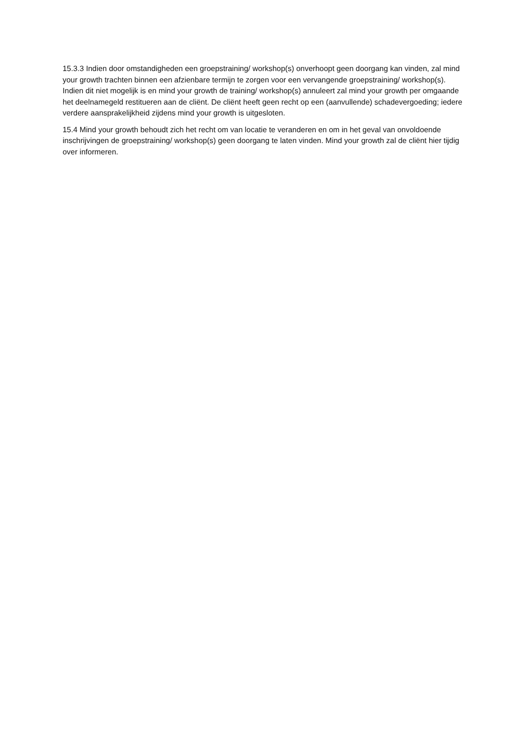15.3.3 Indien door omstandigheden een groepstraining/ workshop(s) onverhoopt geen doorgang kan vinden, zal mind your growth trachten binnen een afzienbare termijn te zorgen voor een vervangende groepstraining/ workshop(s). Indien dit niet mogelijk is en mind your growth de training/ workshop(s) annuleert zal mind your growth per omgaande het deelnamegeld restitueren aan de cliënt. De cliënt heeft geen recht op een (aanvullende) schadevergoeding; iedere verdere aansprakelijkheid zijdens mind your growth is uitgesloten.
15.4 Mind your growth behoudt zich het recht om van locatie te veranderen en om in het geval van onvoldoende inschrijvingen de groepstraining/ workshop(s) geen doorgang te laten vinden. Mind your growth zal de cliënt hier tijdig over informeren.